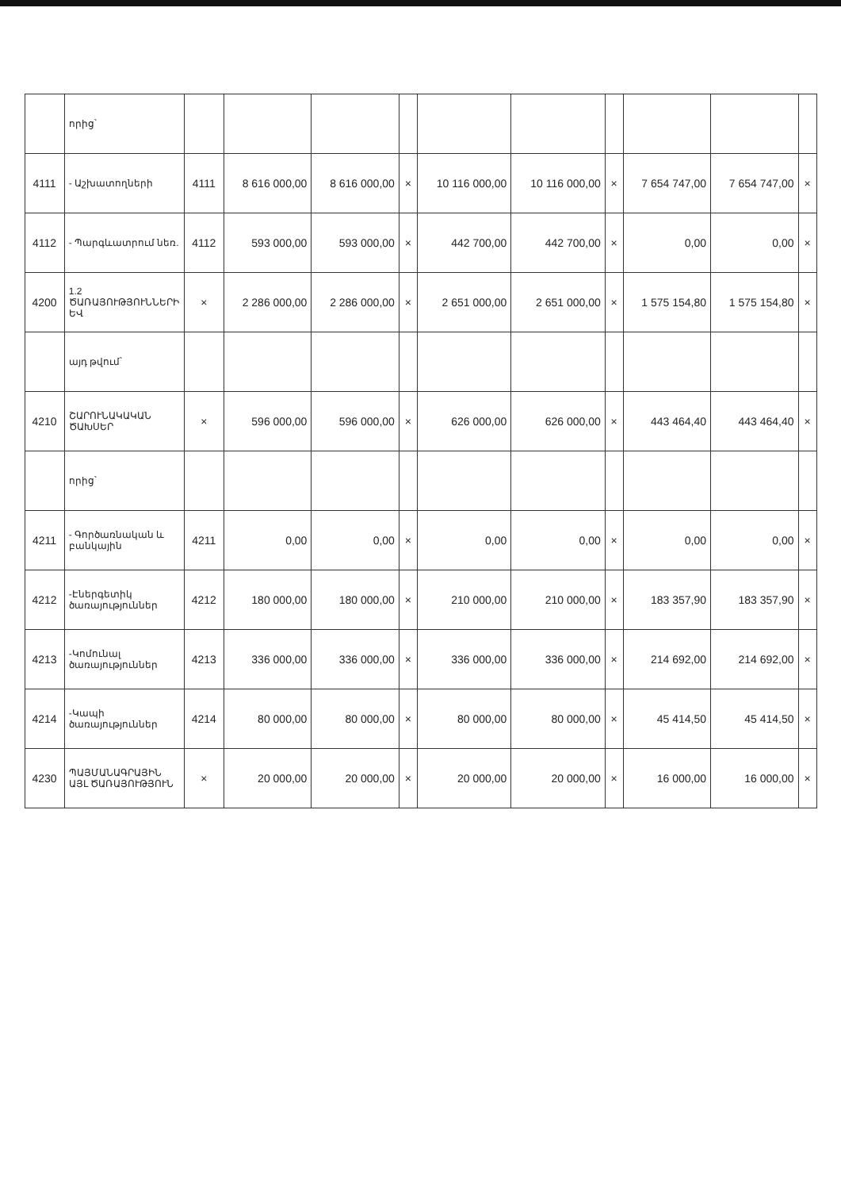| | որից՝ | | | | | | | | | | |
| 4111 | - Աշխատողների | 4111 | 8 616 000,00 | 8 616 000,00 | × | 10 116 000,00 | 10 116 000,00 | × | 7 654 747,00 | 7 654 747,00 | × |
| 4112 | - Պարգևատրում նեռ. | 4112 | 593 000,00 | 593 000,00 | × | 442 700,00 | 442 700,00 | × | 0,00 | 0,00 | × |
| 4200 | 1.2 ԾԱՌԱՅՈՒԹՅՈՒՆՆԵՐԻ ԵՎ | × | 2 286 000,00 | 2 286 000,00 | × | 2 651 000,00 | 2 651 000,00 | × | 1 575 154,80 | 1 575 154,80 | × |
| | այդ թվում՝ | | | | | | | | | | |
| 4210 | ՇԱՐՈՒՆԱԿԱԿԱՆ ԾԱԽՍԵՐ | × | 596 000,00 | 596 000,00 | × | 626 000,00 | 626 000,00 | × | 443 464,40 | 443 464,40 | × |
| | որից՝ | | | | | | | | | | |
| 4211 | - Գործառնական և բանկային | 4211 | 0,00 | 0,00 | × | 0,00 | 0,00 | × | 0,00 | 0,00 | × |
| 4212 | -Էներգետիկ ծառայություններ | 4212 | 180 000,00 | 180 000,00 | × | 210 000,00 | 210 000,00 | × | 183 357,90 | 183 357,90 | × |
| 4213 | -Կոմունալ ծառայություններ | 4213 | 336 000,00 | 336 000,00 | × | 336 000,00 | 336 000,00 | × | 214 692,00 | 214 692,00 | × |
| 4214 | -Կապի ծառայություններ | 4214 | 80 000,00 | 80 000,00 | × | 80 000,00 | 80 000,00 | × | 45 414,50 | 45 414,50 | × |
| 4230 | ՊԱՅՄԱՆԱԳՐԱՅԻՆ ԱՅԼ ԾԱՌԱՅՈՒԹՅՈՒՆ | × | 20 000,00 | 20 000,00 | × | 20 000,00 | 20 000,00 | × | 16 000,00 | 16 000,00 | × |